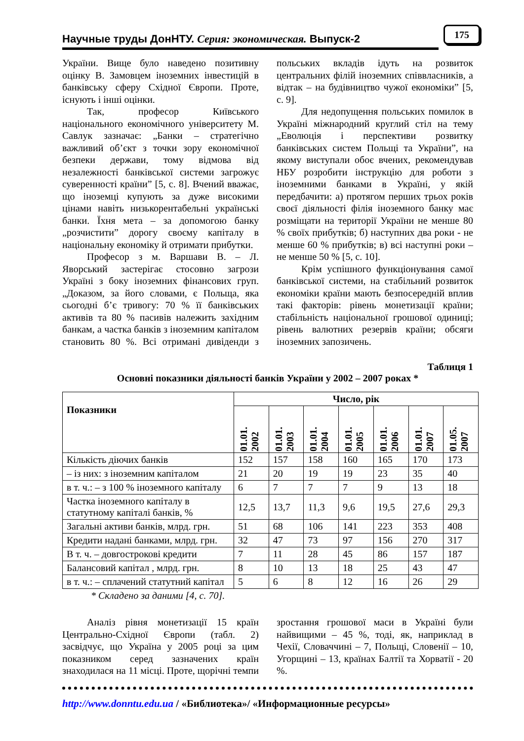Научные труды ДонНТУ. Серия: экономическая. Выпуск-2 175
України. Вище було наведено позитивну оцінку В. Замовцем іноземних інвестицій в банківську сферу Східної Європи. Проте, існують і інші оцінки.
Так, професор Київського національного економічного університету М. Савлук зазначає: „Банки – стратегічно важливий об’єкт з точки зору економічної безпеки держави, тому відмова від незалежності банківської системи загрожує суверенності країни” [5, с. 8]. Вчений вважає, що іноземці купують за дуже високими цінами навіть низькорентабельні українські банки. Їхня мета – за допомогою банку „розчистити” дорогу своєму капіталу в національну економіку й отримати прибутки.
Професор з м. Варшави В. – Л. Яворський застерігає стосовно загрози Україні з боку іноземних фінансових груп. „Доказом, за його словами, є Польща, яка сьогодні б’є тривогу: 70 % її банківських активів та 80 % пасивів належить західним банкам, а частка банків з іноземним капіталом становить 80 %. Всі отримані дивіденди з польських вкладів ідуть на розвиток центральних філій іноземних співвласників, а відтак – на будівництво чужої економіки” [5, с. 9].
Для недопущення польських помилок в Україні міжнародний круглий стіл на тему „Еволюція і перспективи розвитку банківських систем Польщі та України”, на якому виступали обоє вчених, рекомендував НБУ розробити інструкцію для роботи з іноземними банками в Україні, у якій передбачити: а) протягом перших трьох років своєї діяльності філія іноземного банку має розміщати на території України не менше 80 % своїх прибутків; б) наступних два роки - не менше 60 % прибутків; в) всі наступні роки – не менше 50 % [5, с. 10].
Крім успішного функціонування самої банківської системи, на стабільний розвиток економіки країни мають безпосередній вплив такі факторів: рівень монетизації країни; стабільність національної грошової одиниці; рівень валютних резервів країни; обсяги іноземних запозичень.
Таблиця 1
Основні показники діяльності банків України у 2002 – 2007 роках *
| Показники | Число, рік | | | | | | |
| --- | --- | --- | --- | --- | --- | --- | --- |
| | 01.01. 2002 | 01.01. 2003 | 01.01. 2004 | 01.01. 2005 | 01.01. 2006 | 01.01. 2007 | 01.05. 2007 |
| Кількість діючих банків | 152 | 157 | 158 | 160 | 165 | 170 | 173 |
| – із них: з іноземним капіталом | 21 | 20 | 19 | 19 | 23 | 35 | 40 |
| в т. ч.: – з 100 % іноземного капіталу | 6 | 7 | 7 | 7 | 9 | 13 | 18 |
| Частка іноземного капіталу в статутному капіталі банків, % | 12,5 | 13,7 | 11,3 | 9,6 | 19,5 | 27,6 | 29,3 |
| Загальні активи банків, млрд. грн. | 51 | 68 | 106 | 141 | 223 | 353 | 408 |
| Кредити надані банками, млрд. грн. | 32 | 47 | 73 | 97 | 156 | 270 | 317 |
| В т. ч. – довгострокові кредити | 7 | 11 | 28 | 45 | 86 | 157 | 187 |
| Балансовий капітал , млрд. грн. | 8 | 10 | 13 | 18 | 25 | 43 | 47 |
| в т. ч.: – сплачений статутний капітал | 5 | 6 | 8 | 12 | 16 | 26 | 29 |
* Складено за даними [4, с. 70].
Аналіз рівня монетизації 15 країн Центрально-Східної Європи (табл. 2) засвідчує, що Україна у 2005 році за цим показником серед зазначених країн знаходилася на 11 місці. Проте, щорічні темпи зростання грошової маси в Україні були найвищими – 45 %, тоді, як, наприклад в Чехії, Словаччині – 7, Польщі, Словенії – 10, Угорщині – 13, країнах Балтії та Хорватії - 20 %.
http://www.donntu.edu.ua / «Библиотека»/ «Информационные ресурсы»